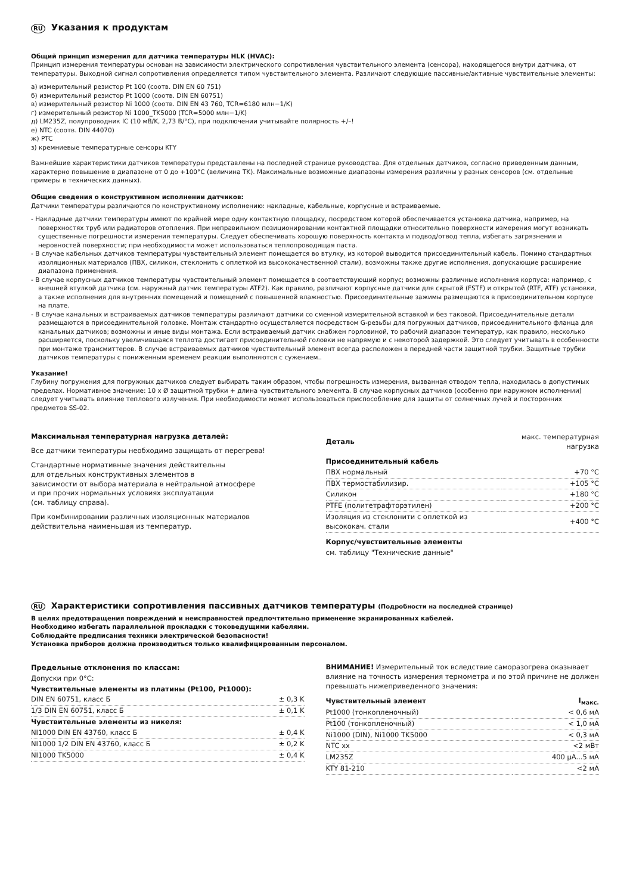RU Указания к продуктам
Общий принцип измерения для датчика температуры HLK (HVAC):
Принцип измерения температуры основан на зависимости электрического сопротивления чувствительного элемента (сенсора), находящегося внутри датчика, от температуры. Выходной сигнал сопротивления определяется типом чувствительного элемента. Различают следующие пассивные/активные чувствительные элементы:
а) измерительный резистор Pt 100 (соотв. DIN EN 60 751)
б) измерительный резистор Pt 1000 (соотв. DIN EN 60751)
в) измерительный резистор Ni 1000 (соотв. DIN EN 43 760, TCR=6180 млн−1/K)
г) измерительный резистор Ni 1000_TK5000 (TCR=5000 млн−1/K)
д) LM235Z, полупроводник IC (10 мВ/K, 2,73 В/°C), при подключении учитывайте полярность +/–!
е) NTC (соотв. DIN 44070)
ж) PTC
з) кремниевые температурные сенсоры KTY
Важнейшие характеристики датчиков температуры представлены на последней странице руководства. Для отдельных датчиков, согласно приведенным данным, характерно повышение в диапазоне от 0 до +100°C (величина TK). Максимальные возможные диапазоны измерения различны у разных сенсоров (см. отдельные примеры в технических данных).
Общие сведения о конструктивном исполнении датчиков:
Датчики температуры различаются по конструктивному исполнению: накладные, кабельные, корпусные и встраиваемые.
- Накладные датчики температуры имеют по крайней мере одну контактную площадку, посредством которой обеспечивается установка датчика, например, на поверхностях труб или радиаторов отопления. При неправильном позиционировании контактной площадки относительно поверхности измерения могут возникать существенные погрешности измерения температуры. Следует обеспечивать хорошую поверхность контакта и подвод/отвод тепла, избегать загрязнения и неровностей поверхности; при необходимости может использоваться теплопроводящая паста.
- В случае кабельных датчиков температуры чувствительный элемент помещается во втулку, из которой выводится присоединительный кабель. Помимо стандартных изоляционных материалов (ПВХ, силикон, стеклонить с оплеткой из высококачественной стали), возможны также другие исполнения, допускающие расширение диапазона применения.
- В случае корпусных датчиков температуры чувствительный элемент помещается в соответствующий корпус; возможны различные исполнения корпуса: например, с внешней втулкой датчика (см. наружный датчик температуры ATF2). Как правило, различают корпусные датчики для скрытой (FSTF) и открытой (RTF, ATF) установки, а также исполнения для внутренних помещений и помещений с повышенной влажностью. Присоединительные зажимы размещаются в присоединительном корпусе на плате.
- В случае канальных и встраиваемых датчиков температуры различают датчики со сменной измерительной вставкой и без таковой. Присоединительные детали размещаются в присоединительной головке. Монтаж стандартно осуществляется посредством G-резьбы для погружных датчиков, присоединительного фланца для канальных датчиков; возможны и иные виды монтажа. Если встраиваемый датчик снабжен горловиной, то рабочий диапазон температур, как правило, несколько расширяется, поскольку увеличившаяся теплота достигает присоединительной головки не напрямую и с некоторой задержкой. Это следует учитывать в особенности при монтаже трансмиттеров. В случае встраиваемых датчиков чувствительный элемент всегда расположен в передней части защитной трубки. Защитные трубки датчиков температуры с пониженным временем реакции выполняются с сужением..
Указание!
Глубину погружения для погружных датчиков следует выбирать таким образом, чтобы погрешность измерения, вызванная отводом тепла, находилась в допустимых пределах. Нормативное значение: 10 x Ø защитной трубки + длина чувствительного элемента. В случае корпусных датчиков (особенно при наружном исполнении) следует учитывать влияние теплового излучения. При необходимости может использоваться приспособление для защиты от солнечных лучей и посторонних предметов SS-02.
Максимальная температурная нагрузка деталей:
Все датчики температуры необходимо защищать от перегрева!
Стандартные нормативные значения действительны
для отдельных конструктивных элементов в
зависимости от выбора материала в нейтральной атмосфере
и при прочих нормальных условиях эксплуатации
(см. таблицу справа).
При комбинировании различных изоляционных материалов
действительна наименьшая из температур.
| Деталь | макс. температурная нагрузка |
| --- | --- |
| Присоединительный кабель | |
| ПВХ нормальный | +70 °C |
| ПВХ термостабилизир. | +105 °C |
| Силикон | +180 °C |
| PTFE (политетрафторэтилен) | +200 °C |
| Изоляция из стеклонити с оплеткой из высококач. стали | +400 °C |
| Корпус/чувствительные элементы | |
| см. таблицу "Технические данные" | |
RU Характеристики сопротивления пассивных датчиков температуры (Подробности на последней странице)
В целях предотвращения повреждений и неисправностей предпочтительно применение экранированных кабелей.
Необходимо избегать параллельной прокладки с токоведущими кабелями.
Соблюдайте предписания техники электрической безопасности!
Установка приборов должна производиться только квалифицированным персоналом.
| Предельные отклонения по классам: | |
| Допуски при 0°C: | |
| Чувствительные элементы из платины (Pt100, Pt1000): | |
| DIN EN 60751, класс Б | ± 0,3 K |
| 1/3 DIN EN 60751, класс Б | ± 0,1 K |
| Чувствительные элементы из никеля: | |
| NI1000 DIN EN 43760, класс Б | ± 0,4 K |
| NI1000 1/2 DIN EN 43760, класс Б | ± 0,2 K |
| NI1000 TK5000 | ± 0,4 K |
ВНИМАНИЕ! Измерительный ток вследствие саморазогрева оказывает влияние на точность измерения термометра и по этой причине не должен превышать нижеприведенного значения:
| Чувствительный элемент | I<sub>макс.</sub> |
| --- | --- |
| Pt1000 (тонкопленочный) | < 0,6 мА |
| Pt100 (тонкопленочный) | < 1,0 мА |
| Ni1000 (DIN), Ni1000 TK5000 | < 0,3 мА |
| NTC xx | <2 мВт |
| LM235Z | 400 μA...5 мА |
| KTY 81-210 | <2 мА |